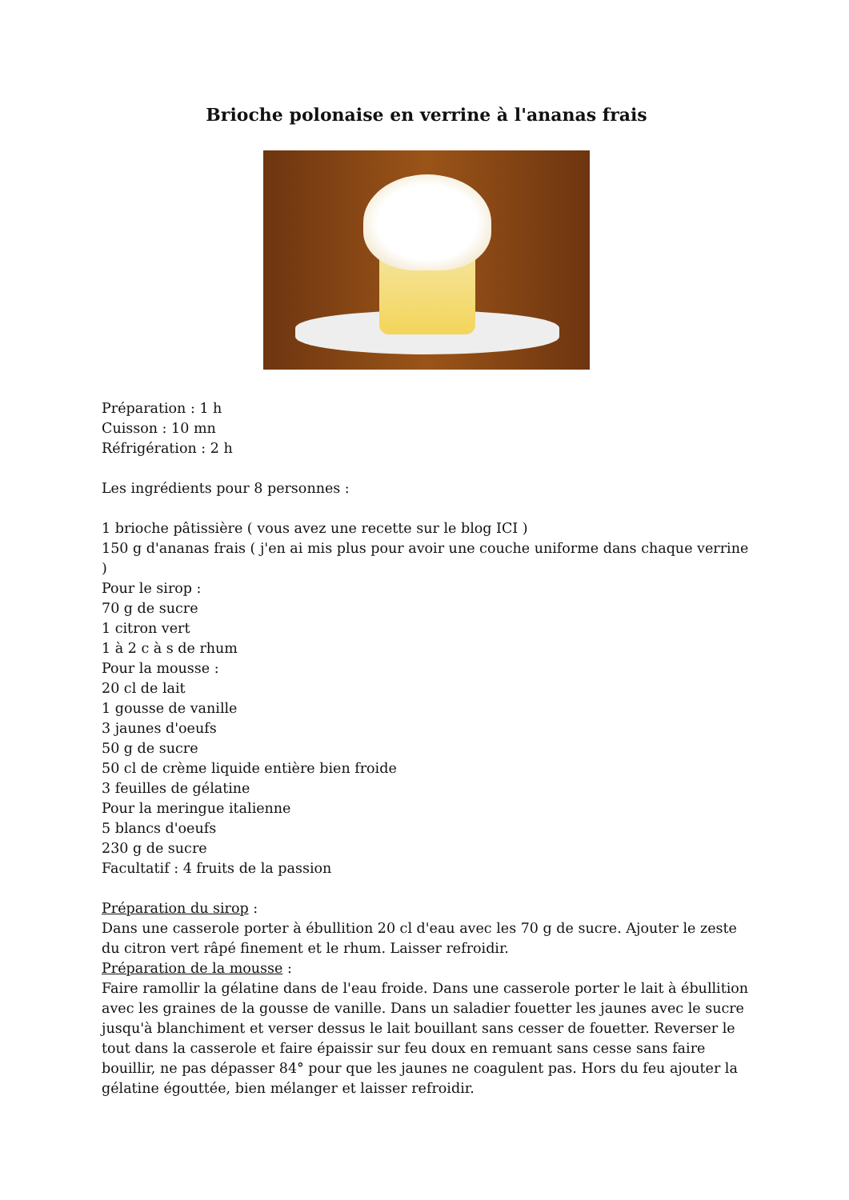Brioche polonaise en verrine à l'ananas frais
Préparation : 1 h
Cuisson : 10 mn
Réfrigération : 2 h
Les ingrédients pour 8 personnes :
1 brioche pâtissière ( vous avez une recette sur le blog ICI )
150 g d'ananas frais ( j'en ai mis plus pour avoir une couche uniforme dans chaque verrine )
Pour le sirop :
70 g de sucre
1 citron vert
1 à 2 c à s de rhum
Pour la mousse :
20 cl de lait
1 gousse de vanille
3 jaunes d'oeufs
50 g de sucre
50 cl de crème liquide entière bien froide
3 feuilles de gélatine
Pour la meringue italienne
5 blancs d'oeufs
230 g de sucre
Facultatif : 4 fruits de la passion
Préparation du sirop :
Dans une casserole porter à ébullition 20 cl d'eau avec les 70 g de sucre. Ajouter le zeste du citron vert râpé finement et le rhum. Laisser refroidir.
Préparation de la mousse :
Faire ramollir la gélatine dans de l'eau froide. Dans une casserole porter le lait à ébullition avec les graines de la gousse de vanille. Dans un saladier fouetter les jaunes avec le sucre jusqu'à blanchiment et verser dessus le lait bouillant sans cesser de fouetter. Reverser le tout dans la casserole et faire épaissir sur feu doux en remuant sans cesse sans faire bouillir, ne pas dépasser 84° pour que les jaunes ne coagulent pas. Hors du feu ajouter la gélatine égouttée, bien mélanger et laisser refroidir.